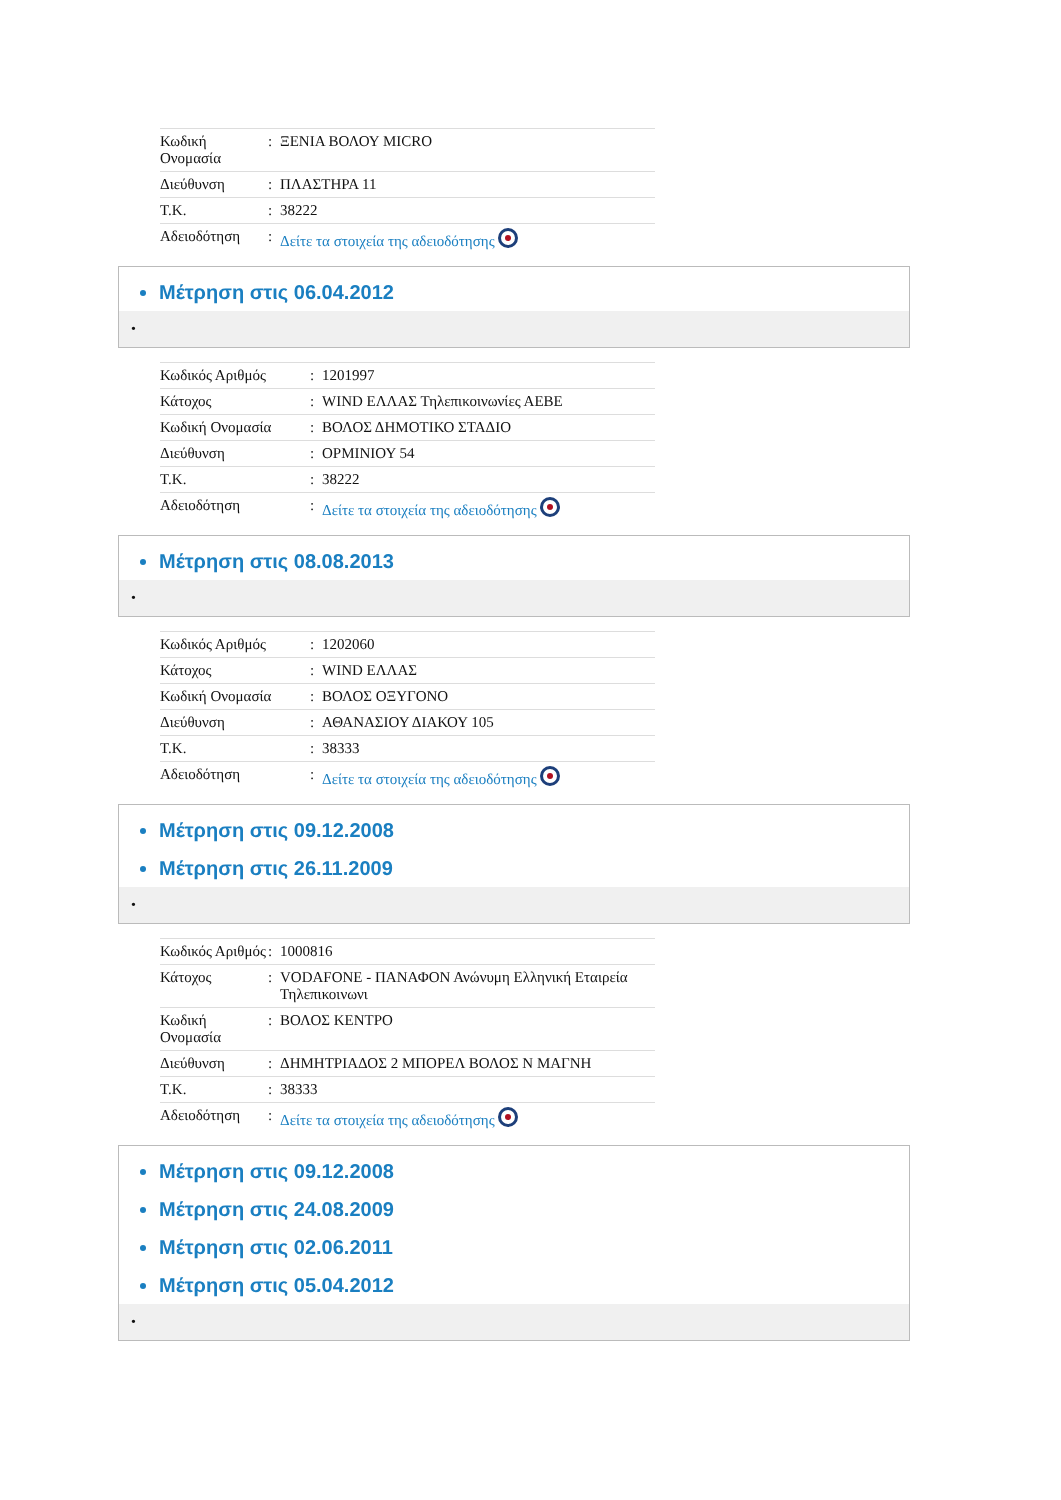| Κωδική Ονομασία | : | ΞΕΝΙΑ ΒΟΛΟΥ MICRO |
| Διεύθυνση | : | ΠΛΑΣΤΗΡΑ 11 |
| Τ.Κ. | : | 38222 |
| Αδειοδότηση | : | Δείτε τα στοιχεία της αδειοδότησης |
Μέτρηση στις 06.04.2012
•
| Κωδικός Αριθμός | : | 1201997 |
| Κάτοχος | : | WIND ΕΛΛΑΣ Τηλεπικοινωνίες ΑΕΒΕ |
| Κωδική Ονομασία | : | ΒΟΛΟΣ ΔΗΜΟΤΙΚΟ ΣΤΑΔΙΟ |
| Διεύθυνση | : | ΟΡΜΙΝΙΟΥ 54 |
| Τ.Κ. | : | 38222 |
| Αδειοδότηση | : | Δείτε τα στοιχεία της αδειοδότησης |
Μέτρηση στις 08.08.2013
•
| Κωδικός Αριθμός | : | 1202060 |
| Κάτοχος | : | WIND ΕΛΛΑΣ |
| Κωδική Ονομασία | : | ΒΟΛΟΣ ΟΞΥΓΟΝΟ |
| Διεύθυνση | : | ΑΘΑΝΑΣΙΟΥ ΔΙΑΚΟΥ 105 |
| Τ.Κ. | : | 38333 |
| Αδειοδότηση | : | Δείτε τα στοιχεία της αδειοδότησης |
Μέτρηση στις 09.12.2008
Μέτρηση στις 26.11.2009
•
| Κωδικός Αριθμός | : | 1000816 |
| Κάτοχος | : | VODAFONE - ΠΑΝΑΦΟΝ Ανώνυμη Ελληνική Εταιρεία Τηλεπικοινωνι |
| Κωδική Ονομασία | : | ΒΟΛΟΣ ΚΕΝΤΡΟ |
| Διεύθυνση | : | ΔΗΜΗΤΡΙΑΔΟΣ 2 ΜΠΟΡΕΛ ΒΟΛΟΣ Ν ΜΑΓΝΗ |
| Τ.Κ. | : | 38333 |
| Αδειοδότηση | : | Δείτε τα στοιχεία της αδειοδότησης |
Μέτρηση στις 09.12.2008
Μέτρηση στις 24.08.2009
Μέτρηση στις 02.06.2011
Μέτρηση στις 05.04.2012
•